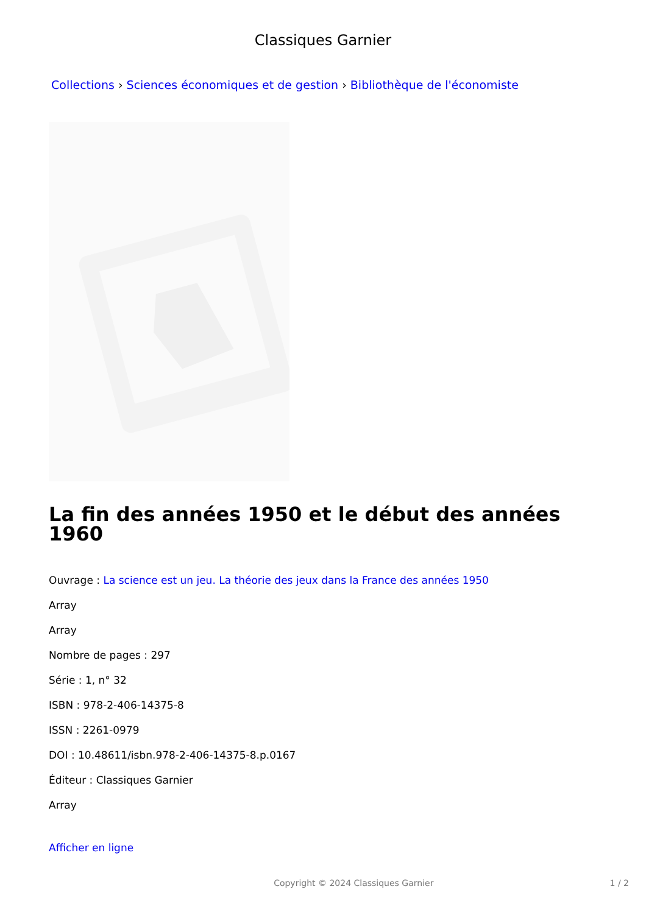Classiques Garnier
Collections › Sciences économiques et de gestion › Bibliothèque de l'économiste
La fin des années 1950 et le début des années 1960
Ouvrage : La science est un jeu. La théorie des jeux dans la France des années 1950
Array
Array
Nombre de pages : 297
Série : 1, n° 32
ISBN : 978-2-406-14375-8
ISSN : 2261-0979
DOI : 10.48611/isbn.978-2-406-14375-8.p.0167
Éditeur : Classiques Garnier
Array
Afficher en ligne
Copyright © 2024 Classiques Garnier 1 / 2